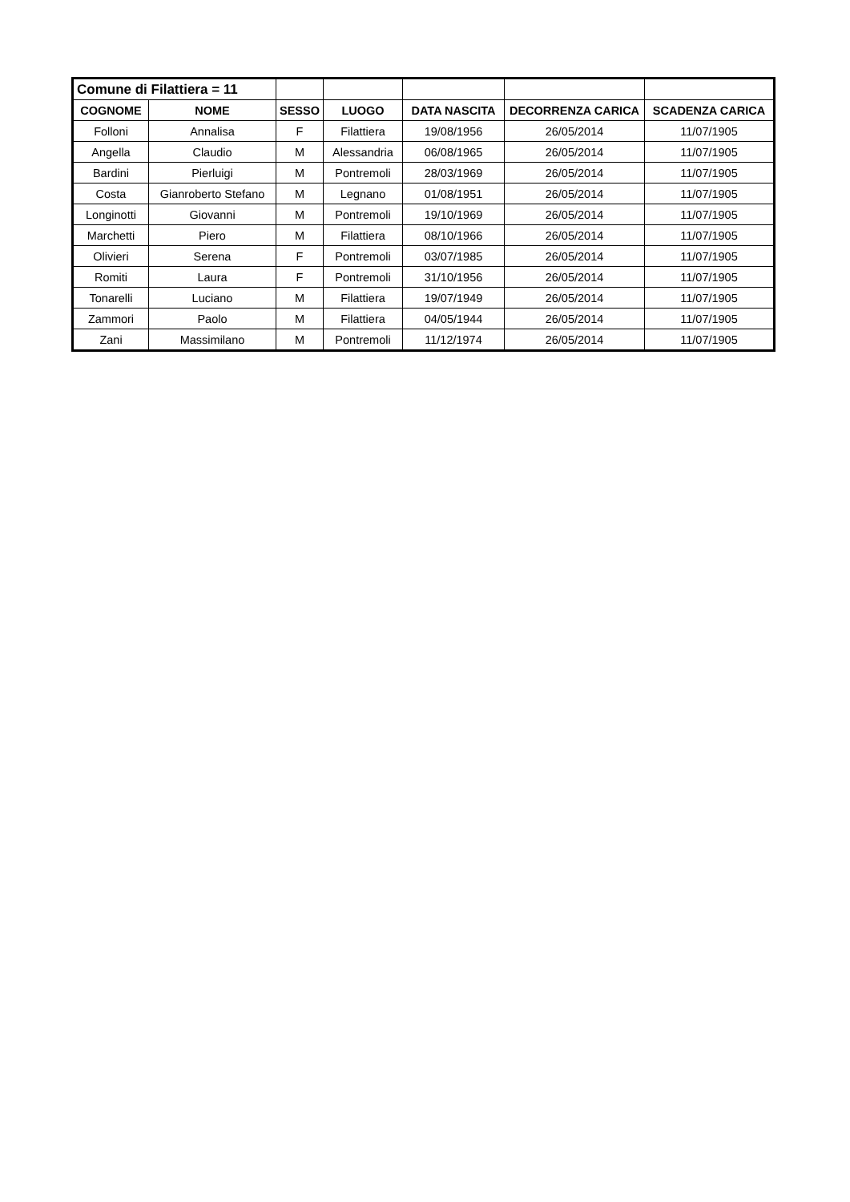| Comune di Filattiera = 11 | | | | | | |
| COGNOME | NOME | SESSO | LUOGO | DATA NASCITA | DECORRENZA CARICA | SCADENZA CARICA |
| Folloni | Annalisa | F | Filattiera | 19/08/1956 | 26/05/2014 | 11/07/1905 |
| Angella | Claudio | M | Alessandria | 06/08/1965 | 26/05/2014 | 11/07/1905 |
| Bardini | Pierluigi | M | Pontremoli | 28/03/1969 | 26/05/2014 | 11/07/1905 |
| Costa | Gianroberto Stefano | M | Legnano | 01/08/1951 | 26/05/2014 | 11/07/1905 |
| Longinotti | Giovanni | M | Pontremoli | 19/10/1969 | 26/05/2014 | 11/07/1905 |
| Marchetti | Piero | M | Filattiera | 08/10/1966 | 26/05/2014 | 11/07/1905 |
| Olivieri | Serena | F | Pontremoli | 03/07/1985 | 26/05/2014 | 11/07/1905 |
| Romiti | Laura | F | Pontremoli | 31/10/1956 | 26/05/2014 | 11/07/1905 |
| Tonarelli | Luciano | M | Filattiera | 19/07/1949 | 26/05/2014 | 11/07/1905 |
| Zammori | Paolo | M | Filattiera | 04/05/1944 | 26/05/2014 | 11/07/1905 |
| Zani | Massimilano | M | Pontremoli | 11/12/1974 | 26/05/2014 | 11/07/1905 |